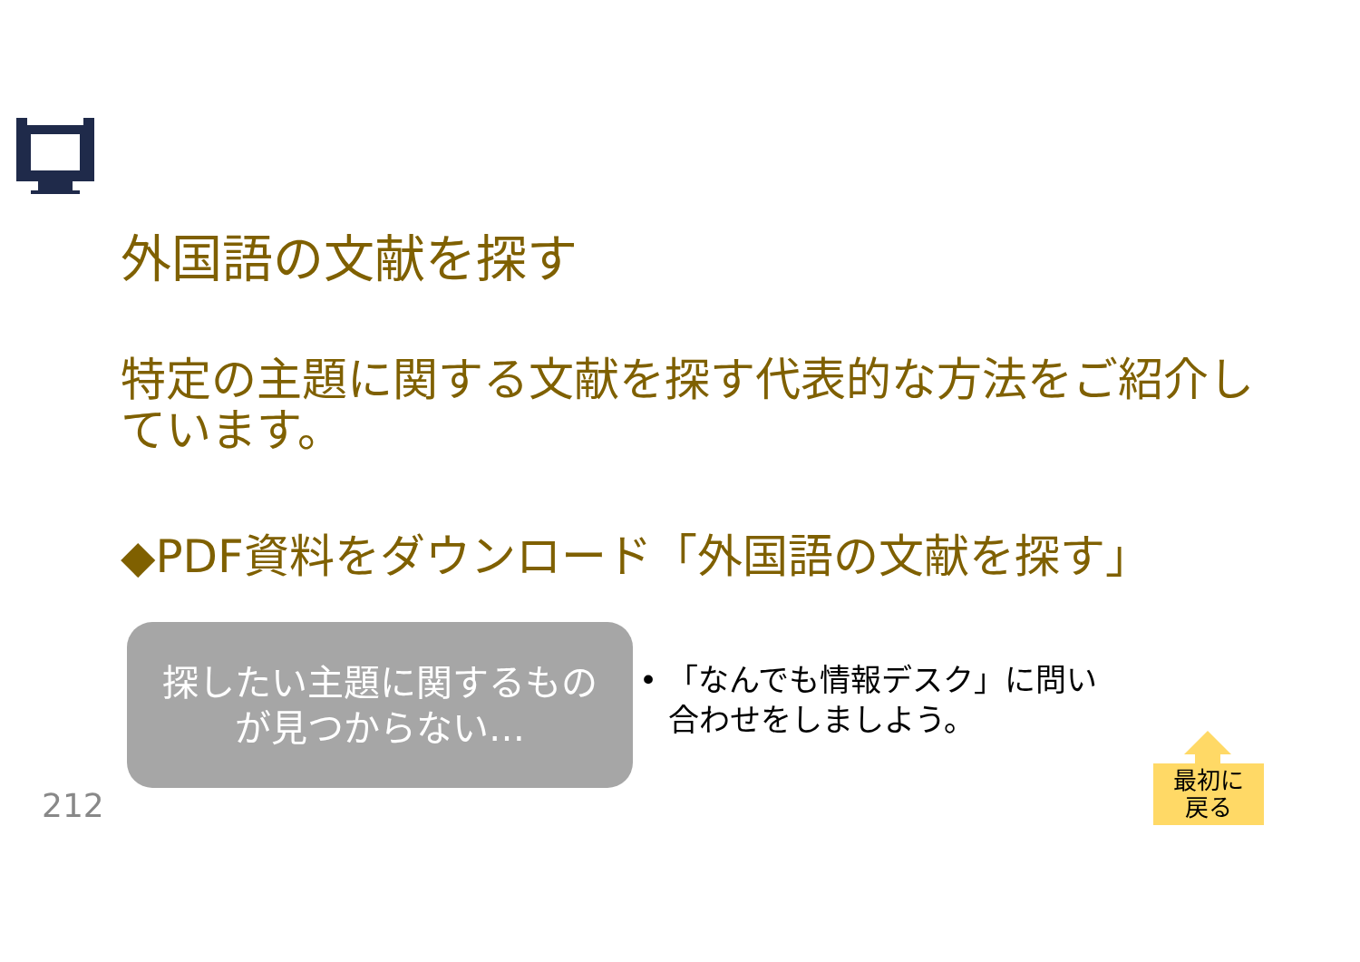外国語の文献を探す
特定の主題に関する文献を探す代表的な方法をご紹介しています。
◆PDF資料をダウンロード「外国語の文献を探す」
探したい主題に関するもの
が見つからない…
• 「なんでも情報デスク」に問い
合わせをしましよう。
212
最初に
戻る